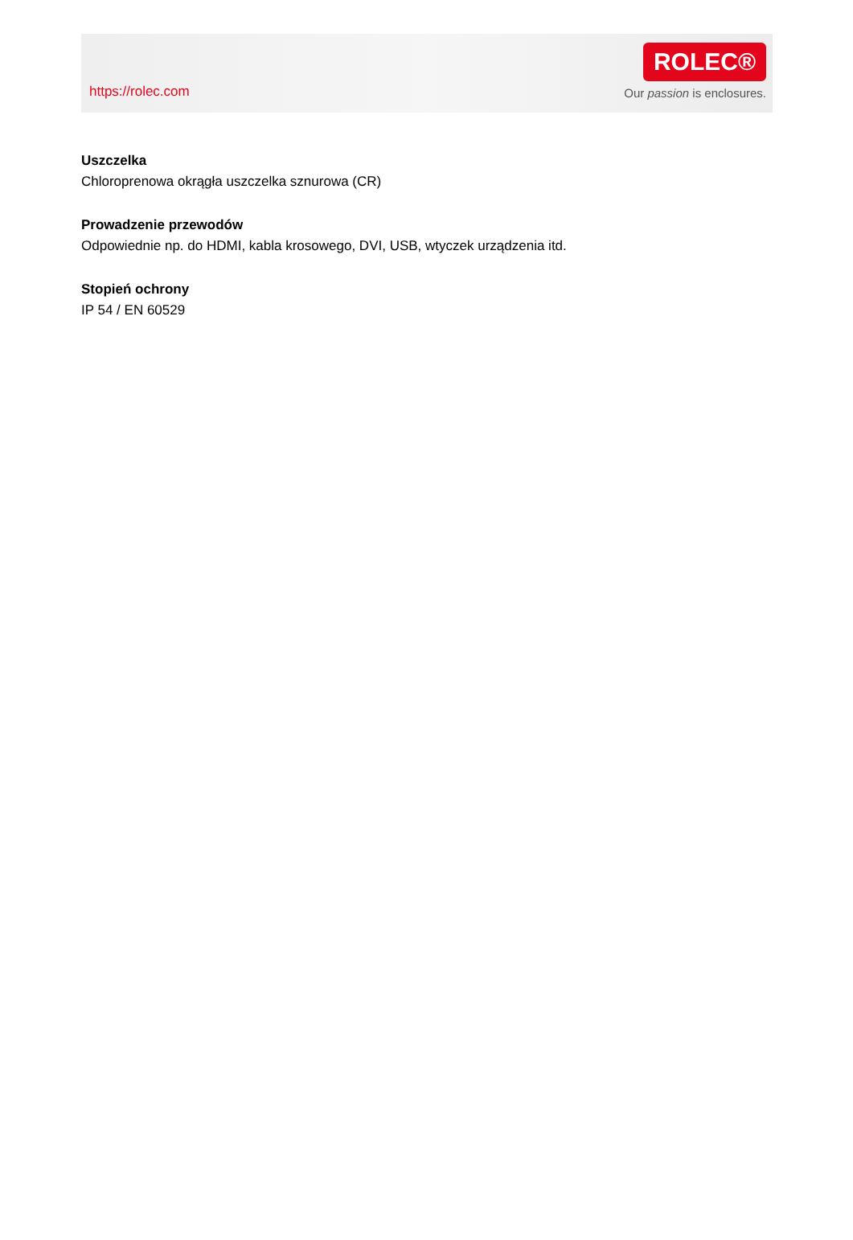https://rolec.com
ROLEC®
Our passion is enclosures.
Uszczelka
Chloroprenowa okrągła uszczelka sznurowa (CR)
Prowadzenie przewodów
Odpowiednie np. do HDMI, kabla krosowego, DVI, USB, wtyczek urządzenia itd.
Stopień ochrony
IP 54 / EN 60529